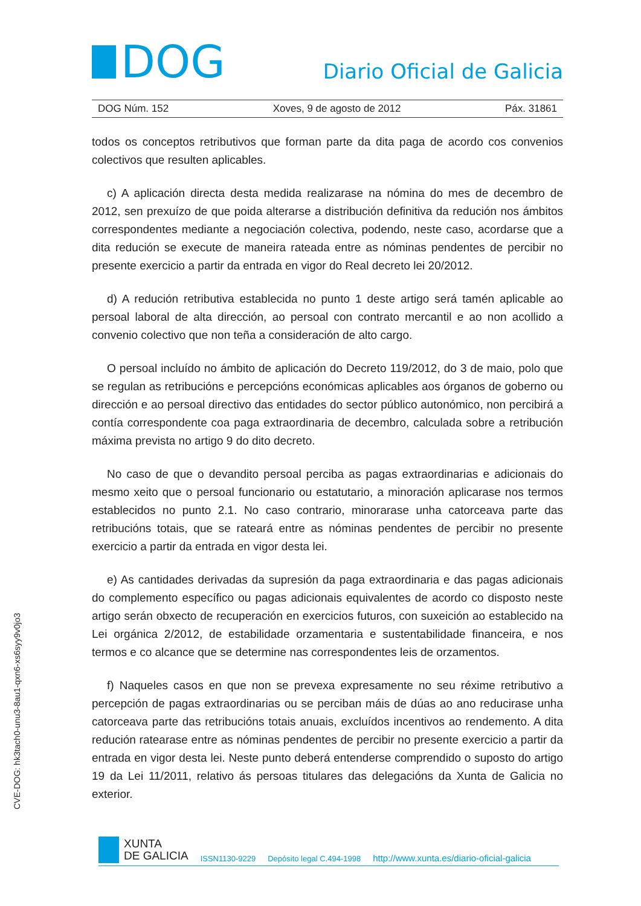DOG
Diario Oficial de Galicia
DOG Núm. 152 Xoves, 9 de agosto de 2012 Páx. 31861
todos os conceptos retributivos que forman parte da dita paga de acordo cos convenios colectivos que resulten aplicables.
c) A aplicación directa desta medida realizarase na nómina do mes de decembro de 2012, sen prexuízo de que poida alterarse a distribución definitiva da redución nos ámbitos correspondentes mediante a negociación colectiva, podendo, neste caso, acordarse que a dita redución se execute de maneira rateada entre as nóminas pendentes de percibir no presente exercicio a partir da entrada en vigor do Real decreto lei 20/2012.
d) A redución retributiva establecida no punto 1 deste artigo será tamén aplicable ao persoal laboral de alta dirección, ao persoal con contrato mercantil e ao non acollido a convenio colectivo que non teña a consideración de alto cargo.
O persoal incluído no ámbito de aplicación do Decreto 119/2012, do 3 de maio, polo que se regulan as retribucións e percepcións económicas aplicables aos órganos de goberno ou dirección e ao persoal directivo das entidades do sector público autonómico, non percibirá a contía correspondente coa paga extraordinaria de decembro, calculada sobre a retribución máxima prevista no artigo 9 do dito decreto.
No caso de que o devandito persoal perciba as pagas extraordinarias e adicionais do mesmo xeito que o persoal funcionario ou estatutario, a minoración aplicarase nos termos establecidos no punto 2.1. No caso contrario, minorarase unha catorceava parte das retribucións totais, que se rateará entre as nóminas pendentes de percibir no presente exercicio a partir da entrada en vigor desta lei.
e) As cantidades derivadas da supresión da paga extraordinaria e das pagas adicionais do complemento específico ou pagas adicionais equivalentes de acordo co disposto neste artigo serán obxecto de recuperación en exercicios futuros, con suxeición ao establecido na Lei orgánica 2/2012, de estabilidade orzamentaria e sustentabilidade financeira, e nos termos e co alcance que se determine nas correspondentes leis de orzamentos.
f) Naqueles casos en que non se prevexa expresamente no seu réxime retributivo a percepción de pagas extraordinarias ou se perciban máis de dúas ao ano reducirase unha catorceava parte das retribucións totais anuais, excluídos incentivos ao rendemento. A dita redución ratearase entre as nóminas pendentes de percibir no presente exercicio a partir da entrada en vigor desta lei. Neste punto deberá entenderse comprendido o suposto do artigo 19 da Lei 11/2011, relativo ás persoas titulares das delegacións da Xunta de Galicia no exterior.
CVE-DOG: hk3tach0-unu3-8au1-qxn6-xs6syy9v0jo3
XUNTA
DE GALICIA
ISSN1130-9229 Depósito legal C.494-1998 http://www.xunta.es/diario-oficial-galicia